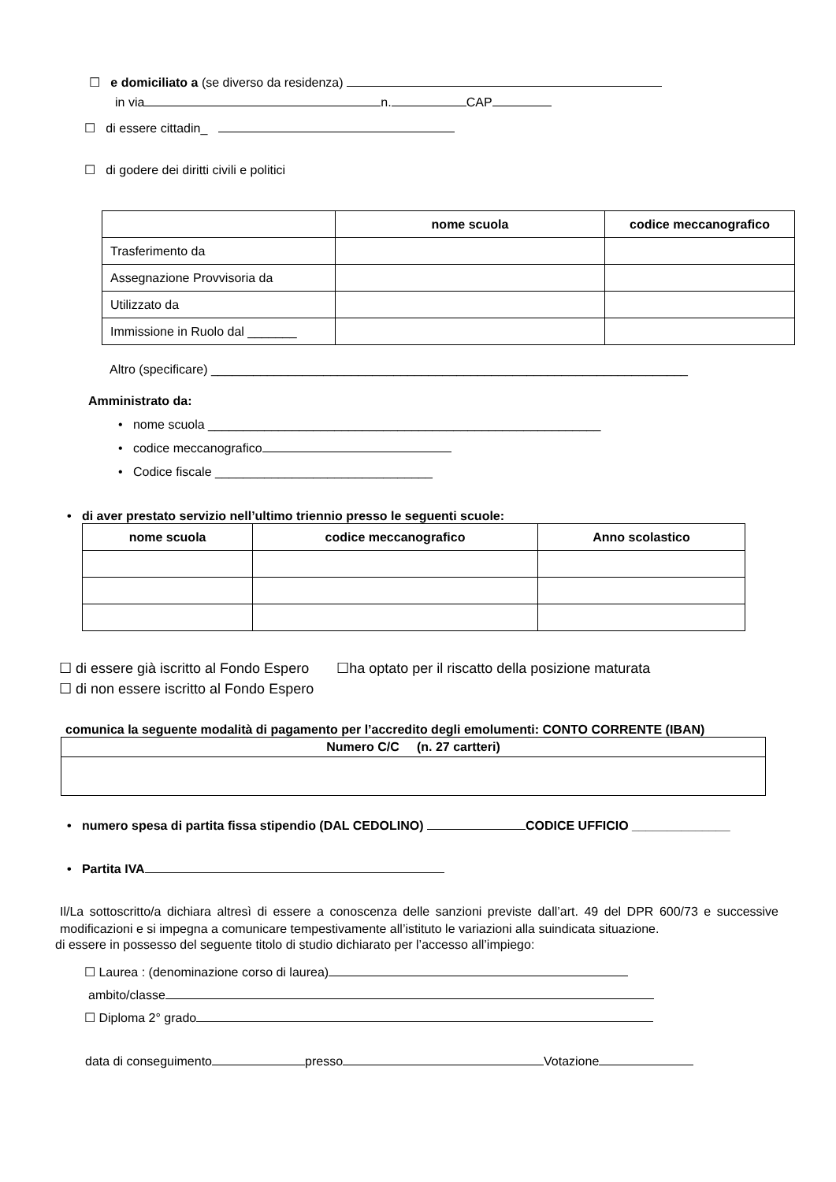☐ e domiciliato a (se diverso da residenza)
in via n. CAP
☐ di essere cittadin_
☐ di godere dei diritti civili e politici
| | nome scuola | codice meccanografico |
| Trasferimento da | | |
| Assegnazione Provvisoria da | | |
| Utilizzato da | | |
| Immissione in Ruolo dal _______ | | |
Altro (specificare) ____________________________________________________________________
Amministrato da:
• nome scuola ________________________________________________________
• codice meccanografico
• Codice fiscale _______________________________
• di aver prestato servizio nell’ultimo triennio presso le seguenti scuole:
| nome scuola | codice meccanografico | Anno scolastico |
| --- | --- | --- |
☐ di essere già iscritto al Fondo Espero ☐ha optato per il riscatto della posizione maturata
☐ di non essere iscritto al Fondo Espero
comunica la seguente modalità di pagamento per l’accredito degli emolumenti: CONTO CORRENTE (IBAN)
| Numero C/C (n. 27 cartteri) |
| --- |
• numero spesa di partita fissa stipendio (DAL CEDOLINO) CODICE UFFICIO ______________
• Partita IVA
Il/La sottoscritto/a dichiara altresì di essere a conoscenza delle sanzioni previste dall’art. 49 del DPR 600/73 e successive modificazioni e si impegna a comunicare tempestivamente all’istituto le variazioni alla suindicata situazione.
di essere in possesso del seguente titolo di studio dichiarato per l’accesso all’impiego:
☐ Laurea : (denominazione corso di laurea)
ambito/classe
☐ Diploma 2° grado
data di conseguimento presso Votazione